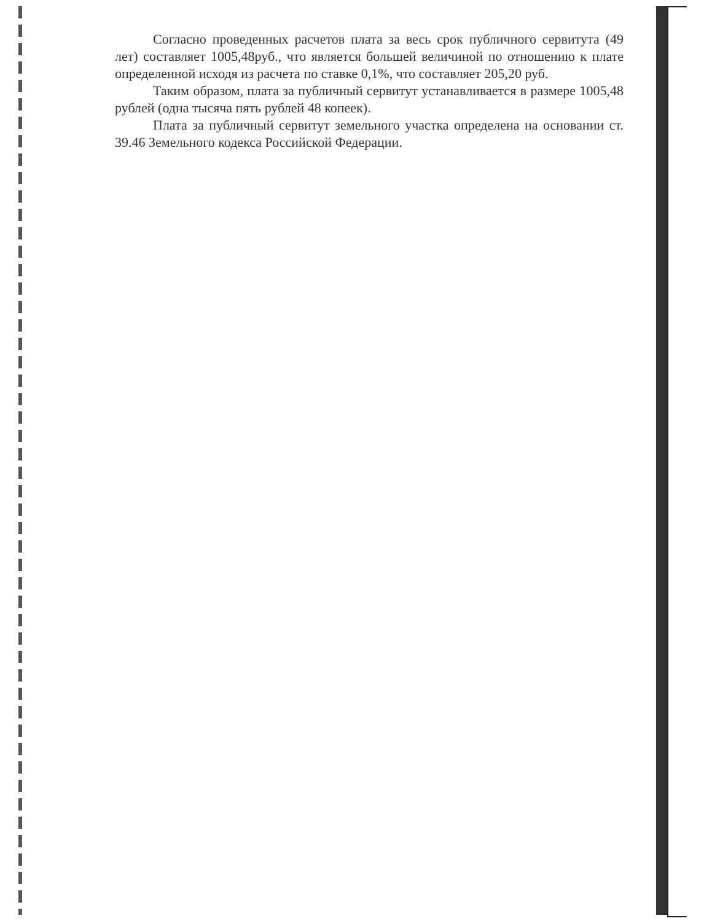Согласно проведенных расчетов плата за весь срок публичного сервитута (49 лет) составляет 1005,48руб., что является большей величиной по отношению к плате определенной исходя из расчета по ставке 0,1%, что составляет 205,20 руб.
Таким образом, плата за публичный сервитут устанавливается в размере 1005,48 рублей (одна тысяча пять рублей 48 копеек).
Плата за публичный сервитут земельного участка определена на основании ст. 39.46 Земельного кодекса Российской Федерации.